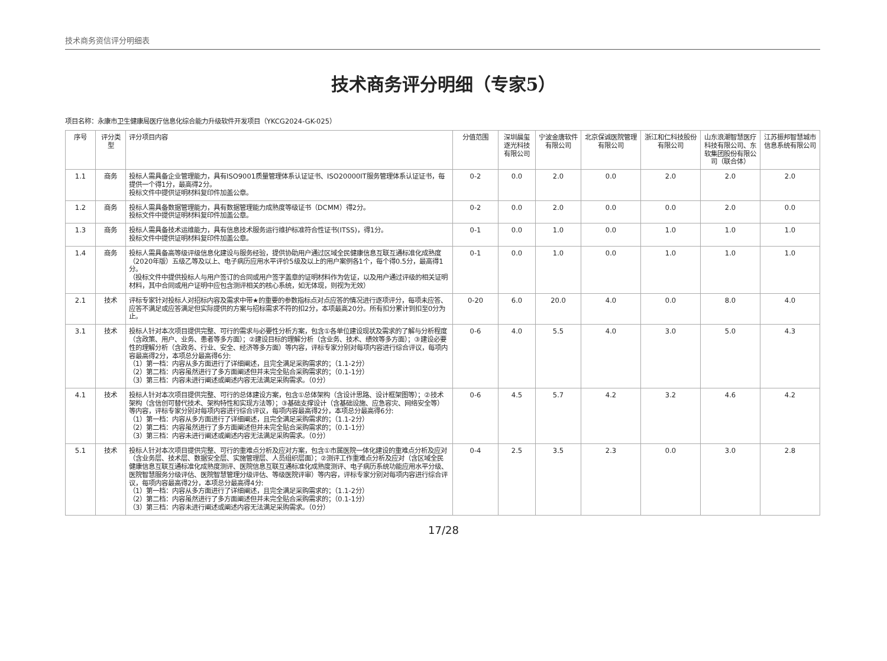技术商务资信评分明细表
技术商务评分明细（专家5）
项目名称：永康市卫生健康局医疗信息化综合能力升级软件开发项目（YKCG2024-GK-025）
| 序号 | 评分类型 | 评分项目内容 | 分值范围 | 深圳晨玺逐光科技有限公司 | 宁波金唐软件有限公司 | 北京保诚医院管理有限公司 | 浙江和仁科技股份有限公司 | 山东浪潮智慧医疗科技有限公司、东软集团股份有限公司（联合体） | 江苏振邦智慧城市信息系统有限公司 |
| --- | --- | --- | --- | --- | --- | --- | --- | --- | --- |
| 1.1 | 商务 | 投标人需具备企业管理能力，具有ISO9001质量管理体系认证证书、ISO20000IT服务管理体系认证证书，每提供一个得1分，最高得2分。 投标文件中提供证明材料复印件加盖公章。 | 0-2 | 0.0 | 2.0 | 0.0 | 2.0 | 2.0 | 2.0 |
| 1.2 | 商务 | 投标人需具备数据管理能力，具有数据管理能力成熟度等级证书（DCMM）得2分。 投标文件中提供证明材料复印件加盖公章。 | 0-2 | 0.0 | 2.0 | 0.0 | 0.0 | 2.0 | 0.0 |
| 1.3 | 商务 | 投标人需具备技术运维能力，具有信息技术服务运行维护标准符合性证书(ITSS)，得1分。 投标文件中提供证明材料复印件加盖公章。 | 0-1 | 0.0 | 1.0 | 0.0 | 1.0 | 1.0 | 1.0 |
| 1.4 | 商务 | 投标人需具备高等级评级信息化建设与服务经验，提供协助用户通过区域全民健康信息互联互通标准化成熟度（2020年版）五级乙等及以上、电子病历应用水平评价5级及以上的用户案例各1个，每个得0.5分，最高得1分。 （投标文件中提供投标人与用户签订的合同或用户签字盖章的证明材料作为佐证，以及用户通过评级的相关证明材料，其中合同或用户证明中应包含测评相关的核心系统，如无体现，则视为无效） | 0-1 | 0.0 | 1.0 | 0.0 | 1.0 | 1.0 | 1.0 |
| 2.1 | 技术 | 评标专家针对投标人对招标内容及需求中带★的重要的参数指标点对点应答的情况进行逐项评分，每项未应答、应答不满足或应答满足但实际提供的方案与招标需求不符的扣2分，本项最高20分。所有扣分累计到扣至0分为止。 | 0-20 | 6.0 | 20.0 | 4.0 | 0.0 | 8.0 | 4.0 |
| 3.1 | 技术 | 投标人针对本次项目提供完整、可行的需求与必要性分析方案，包含①各单位建设现状及需求的了解与分析程度（含政策、用户、业务、患者等多方面）；②建设目标的理解分析（含业务、技术、绩效等多方面）；③建设必要性的理解分析（含政务、行业、安全、经济等多方面）等内容，评标专家分别对每项内容进行综合评议，每项内容最高得2分，本项总分最高得6分: （1）第一档：内容从多方面进行了详细阐述，且完全满足采购需求的；（1.1-2分） （2）第二档：内容虽然进行了多方面阐述但并未完全贴合采购需求的；（0.1-1分） （3）第三档：内容未进行阐述或阐述内容无法满足采购需求。（0分） | 0-6 | 4.0 | 5.5 | 4.0 | 3.0 | 5.0 | 4.3 |
| 4.1 | 技术 | 投标人针对本次项目提供完整、可行的总体建设方案，包含①总体架构（含设计思路、设计框架图等）；②技术架构（含信创可替代技术、架构特性和实现方法等）；③基础支撑设计（含基础设施、应急容灾、网络安全等）等内容，评标专家分别对每项内容进行综合评议，每项内容最高得2分，本项总分最高得6分: （1）第一档：内容从多方面进行了详细阐述，且完全满足采购需求的；（1.1-2分） （2）第二档：内容虽然进行了多方面阐述但并未完全贴合采购需求的；（0.1-1分） （3）第三档：内容未进行阐述或阐述内容无法满足采购需求。（0分） | 0-6 | 4.5 | 5.7 | 4.2 | 3.2 | 4.6 | 4.2 |
| 5.1 | 技术 | 投标人针对本次项目提供完整、可行的重难点分析及应对方案，包含①市属医院一体化建设的重难点分析及应对（含业务层、技术层、数据安全层、实施管理层、人员组织层面）；②测评工作重难点分析及应对（含区域全民健康信息互联互通标准化成熟度测评、医院信息互联互通标准化成熟度测评、电子病历系统功能应用水平分级、医院智慧服务分级评估、医院智慧管理分级评估、等级医院评审）等内容，评标专家分别对每项内容进行综合评议，每项内容最高得2分，本项总分最高得4分: （1）第一档：内容从多方面进行了详细阐述，且完全满足采购需求的；（1.1-2分） （2）第二档：内容虽然进行了多方面阐述但并未完全贴合采购需求的；（0.1-1分） （3）第三档：内容未进行阐述或阐述内容无法满足采购需求。（0分） | 0-4 | 2.5 | 3.5 | 2.3 | 0.0 | 3.0 | 2.8 |
17/28